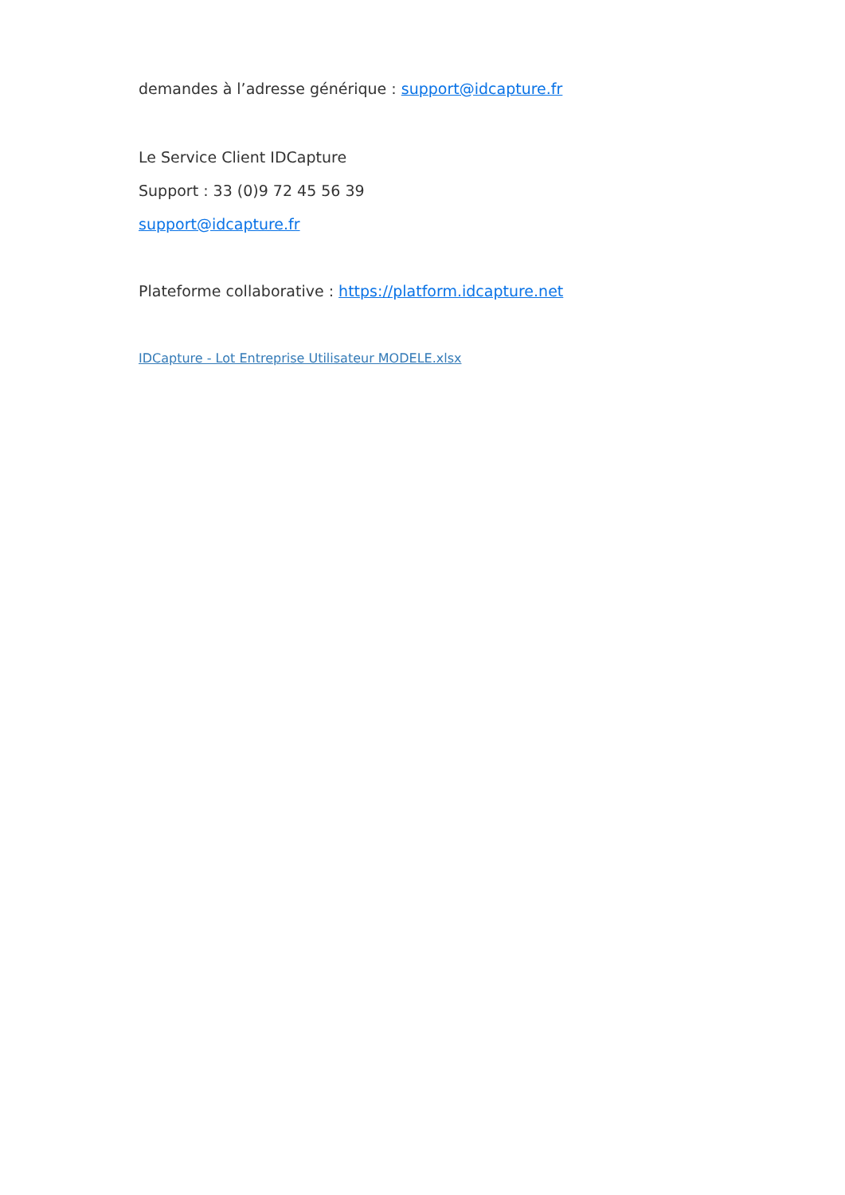demandes à l’adresse générique : support@idcapture.fr
Le Service Client IDCapture
Support : 33 (0)9 72 45 56 39
support@idcapture.fr
Plateforme collaborative : https://platform.idcapture.net
IDCapture - Lot Entreprise Utilisateur MODELE.xlsx